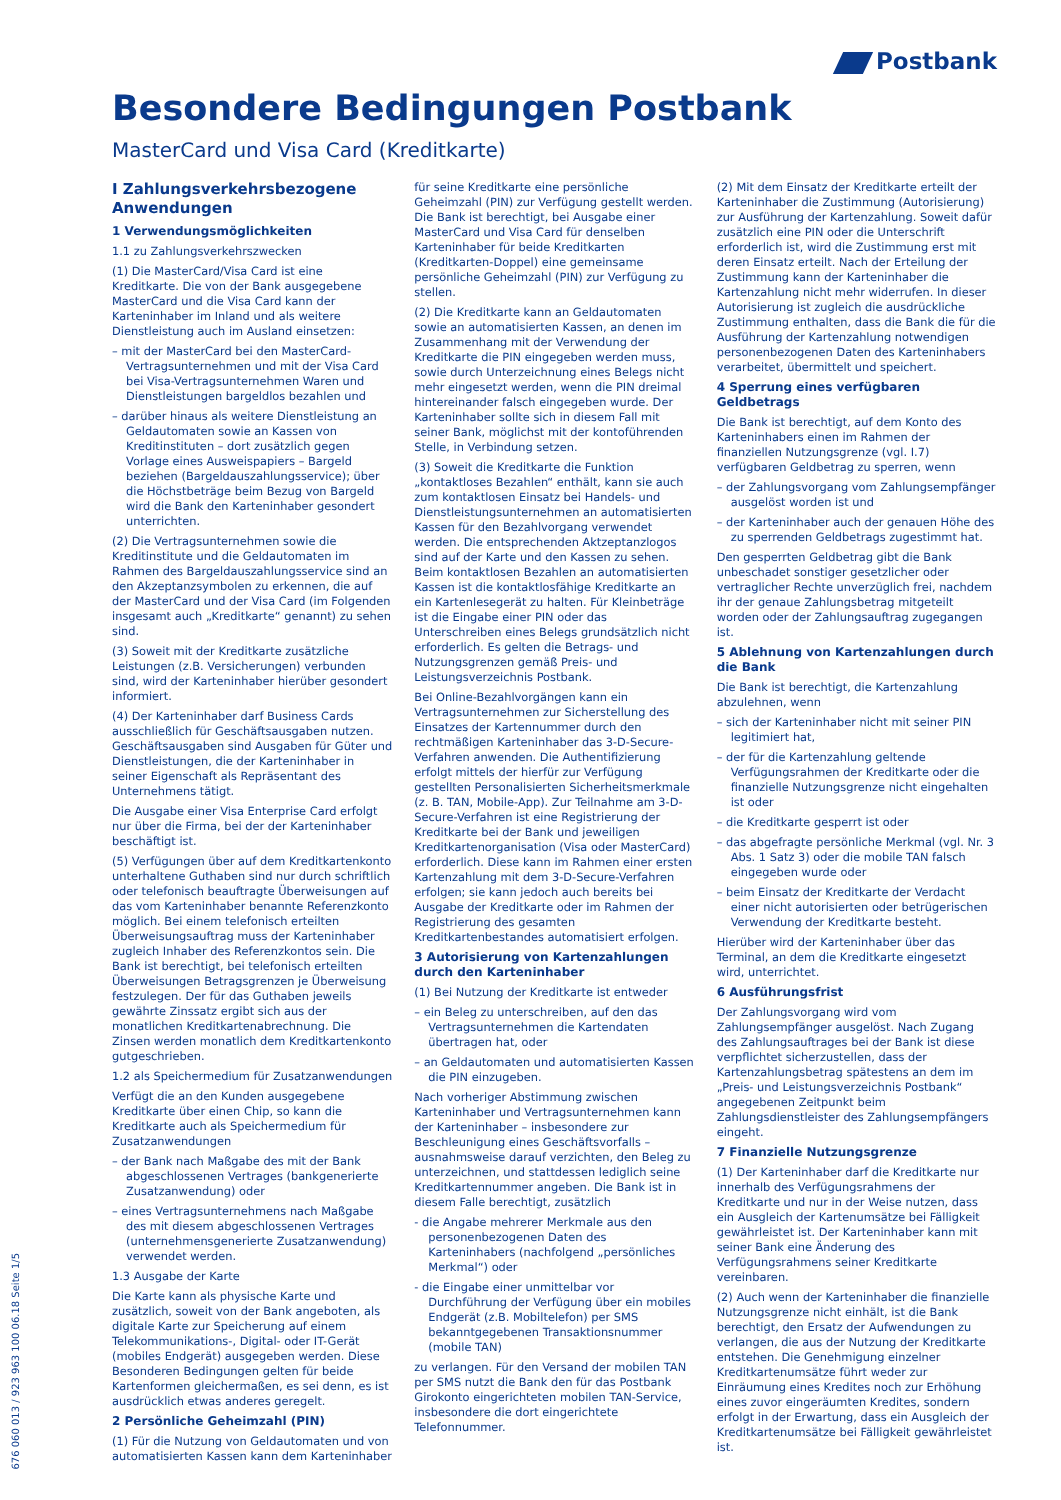Postbank
Besondere Bedingungen Postbank
MasterCard und Visa Card (Kreditkarte)
I Zahlungsverkehrsbezogene Anwendungen
1 Verwendungsmöglichkeiten
1.1 zu Zahlungsverkehrszwecken
(1) Die MasterCard/Visa Card ist eine Kreditkarte. Die von der Bank ausgegebene MasterCard und die Visa Card kann der Karteninhaber im Inland und als weitere Dienstleistung auch im Ausland einsetzen:
– mit der MasterCard bei den MasterCard-Vertragsunternehmen und mit der Visa Card bei Visa-Vertragsunternehmen Waren und Dienstleistungen bargeldlos bezahlen und
– darüber hinaus als weitere Dienstleistung an Geldautomaten sowie an Kassen von Kreditinstituten – dort zusätzlich gegen Vorlage eines Ausweispapiers – Bargeld beziehen (Bargeldauszahlungsservice); über die Höchstbeträge beim Bezug von Bargeld wird die Bank den Karteninhaber gesondert unterrichten.
(2) Die Vertragsunternehmen sowie die Kreditinstitute und die Geldautomaten im Rahmen des Bargeldauszahlungsservice sind an den Akzeptanzsymbolen zu erkennen, die auf der MasterCard und der Visa Card (im Folgenden insgesamt auch „Kreditkarte“ genannt) zu sehen sind.
(3) Soweit mit der Kreditkarte zusätzliche Leistungen (z.B. Versicherungen) verbunden sind, wird der Karteninhaber hierüber gesondert informiert.
(4) Der Karteninhaber darf Business Cards ausschließlich für Geschäftsausgaben nutzen. Geschäftsausgaben sind Ausgaben für Güter und Dienstleistungen, die der Karteninhaber in seiner Eigenschaft als Repräsentant des Unternehmens tätigt.
Die Ausgabe einer Visa Enterprise Card erfolgt nur über die Firma, bei der der Karteninhaber beschäftigt ist.
(5) Verfügungen über auf dem Kreditkartenkonto unterhaltene Guthaben sind nur durch schriftlich oder telefonisch beauftragte Überweisungen auf das vom Karteninhaber benannte Referenzkonto möglich. Bei einem telefonisch erteilten Überweisungsauftrag muss der Karteninhaber zugleich Inhaber des Referenzkontos sein. Die Bank ist berechtigt, bei telefonisch erteilten Überweisungen Betragsgrenzen je Überweisung festzulegen. Der für das Guthaben jeweils gewährte Zinssatz ergibt sich aus der monatlichen Kreditkartenabrechnung. Die Zinsen werden monatlich dem Kreditkartenkonto gutgeschrieben.
1.2 als Speichermedium für Zusatzanwendungen
Verfügt die an den Kunden ausgegebene Kreditkarte über einen Chip, so kann die Kreditkarte auch als Speichermedium für Zusatzanwendungen
– der Bank nach Maßgabe des mit der Bank abgeschlossenen Vertrages (bankgenerierte Zusatzanwendung) oder
– eines Vertragsunternehmens nach Maßgabe des mit diesem abgeschlossenen Vertrages (unternehmensgenerierte Zusatzanwendung) verwendet werden.
1.3 Ausgabe der Karte
Die Karte kann als physische Karte und zusätzlich, soweit von der Bank angeboten, als digitale Karte zur Speicherung auf einem Telekommunikations-, Digital- oder IT-Gerät (mobiles Endgerät) ausgegeben werden. Diese Besonderen Bedingungen gelten für beide Kartenformen gleichermaßen, es sei denn, es ist ausdrücklich etwas anderes geregelt.
2 Persönliche Geheimzahl (PIN)
(1) Für die Nutzung von Geldautomaten und von automatisierten Kassen kann dem Karteninhaber für seine Kreditkarte eine persönliche Geheimzahl (PIN) zur Verfügung gestellt werden. Die Bank ist berechtigt, bei Ausgabe einer MasterCard und Visa Card für denselben Karteninhaber für beide Kreditkarten (Kreditkarten-Doppel) eine gemeinsame persönliche Geheimzahl (PIN) zur Verfügung zu stellen.
(2) Die Kreditkarte kann an Geldautomaten sowie an automatisierten Kassen, an denen im Zusammenhang mit der Verwendung der Kreditkarte die PIN eingegeben werden muss, sowie durch Unterzeichnung eines Belegs nicht mehr eingesetzt werden, wenn die PIN dreimal hintereinander falsch eingegeben wurde. Der Karteninhaber sollte sich in diesem Fall mit seiner Bank, möglichst mit der kontoführenden Stelle, in Verbindung setzen.
(3) Soweit die Kreditkarte die Funktion „kontaktloses Bezahlen“ enthält, kann sie auch zum kontaktlosen Einsatz bei Handels- und Dienstleistungsunternehmen an automatisierten Kassen für den Bezahlvorgang verwendet werden. Die entsprechenden Aktzeptanzlogos sind auf der Karte und den Kassen zu sehen. Beim kontaktlosen Bezahlen an automatisierten Kassen ist die kontaktlosfähige Kreditkarte an ein Kartenlesegerät zu halten. Für Kleinbeträge ist die Eingabe einer PIN oder das Unterschreiben eines Belegs grundsätzlich nicht erforderlich. Es gelten die Betrags- und Nutzungsgrenzen gemäß Preis- und Leistungsverzeichnis Postbank.
Bei Online-Bezahlvorgängen kann ein Vertragsunternehmen zur Sicherstellung des Einsatzes der Kartennummer durch den rechtmäßigen Karteninhaber das 3-D-Secure-Verfahren anwenden. Die Authentifizierung erfolgt mittels der hierfür zur Verfügung gestellten Personalisierten Sicherheitsmerkmale (z. B. TAN, Mobile-App). Zur Teilnahme am 3-D-Secure-Verfahren ist eine Registrierung der Kreditkarte bei der Bank und jeweiligen Kreditkartenorganisation (Visa oder MasterCard) erforderlich. Diese kann im Rahmen einer ersten Kartenzahlung mit dem 3-D-Secure-Verfahren erfolgen; sie kann jedoch auch bereits bei Ausgabe der Kreditkarte oder im Rahmen der Registrierung des gesamten Kreditkartenbestandes automatisiert erfolgen.
3 Autorisierung von Kartenzahlungen durch den Karteninhaber
(1) Bei Nutzung der Kreditkarte ist entweder
– ein Beleg zu unterschreiben, auf den das Vertragsunternehmen die Kartendaten übertragen hat, oder
– an Geldautomaten und automatisierten Kassen die PIN einzugeben.
Nach vorheriger Abstimmung zwischen Karteninhaber und Vertragsunternehmen kann der Karteninhaber – insbesondere zur Beschleunigung eines Geschäftsvorfalls – ausnahmsweise darauf verzichten, den Beleg zu unterzeichnen, und stattdessen lediglich seine Kreditkartennummer angeben. Die Bank ist in diesem Falle berechtigt, zusätzlich
- die Angabe mehrerer Merkmale aus den personenbezogenen Daten des Karteninhabers (nachfolgend „persönliches Merkmal“) oder
- die Eingabe einer unmittelbar vor Durchführung der Verfügung über ein mobiles Endgerät (z.B. Mobiltelefon) per SMS bekanntgegebenen Transaktionsnummer (mobile TAN)
zu verlangen. Für den Versand der mobilen TAN per SMS nutzt die Bank den für das Postbank Girokonto eingerichteten mobilen TAN-Service, insbesondere die dort eingerichtete Telefonnummer.
(2) Mit dem Einsatz der Kreditkarte erteilt der Karteninhaber die Zustimmung (Autorisierung) zur Ausführung der Kartenzahlung. Soweit dafür zusätzlich eine PIN oder die Unterschrift erforderlich ist, wird die Zustimmung erst mit deren Einsatz erteilt. Nach der Erteilung der Zustimmung kann der Karteninhaber die Kartenzahlung nicht mehr widerrufen. In dieser Autorisierung ist zugleich die ausdrückliche Zustimmung enthalten, dass die Bank die für die Ausführung der Kartenzahlung notwendigen personenbezogenen Daten des Karteninhabers verarbeitet, übermittelt und speichert.
4 Sperrung eines verfügbaren Geldbetrags
Die Bank ist berechtigt, auf dem Konto des Karteninhabers einen im Rahmen der finanziellen Nutzungsgrenze (vgl. I.7) verfügbaren Geldbetrag zu sperren, wenn
– der Zahlungsvorgang vom Zahlungsempfänger ausgelöst worden ist und
– der Karteninhaber auch der genauen Höhe des zu sperrenden Geldbetrags zugestimmt hat.
Den gesperrten Geldbetrag gibt die Bank unbeschadet sonstiger gesetzlicher oder vertraglicher Rechte unverzüglich frei, nachdem ihr der genaue Zahlungsbetrag mitgeteilt worden oder der Zahlungsauftrag zugegangen ist.
5 Ablehnung von Kartenzahlungen durch die Bank
Die Bank ist berechtigt, die Kartenzahlung abzulehnen, wenn
– sich der Karteninhaber nicht mit seiner PIN legitimiert hat,
– der für die Kartenzahlung geltende Verfügungsrahmen der Kreditkarte oder die finanzielle Nutzungsgrenze nicht eingehalten ist oder
– die Kreditkarte gesperrt ist oder
– das abgefragte persönliche Merkmal (vgl. Nr. 3 Abs. 1 Satz 3) oder die mobile TAN falsch eingegeben wurde oder
– beim Einsatz der Kreditkarte der Verdacht einer nicht autorisierten oder betrügerischen Verwendung der Kreditkarte besteht.
Hierüber wird der Karteninhaber über das Terminal, an dem die Kreditkarte eingesetzt wird, unterrichtet.
6 Ausführungsfrist
Der Zahlungsvorgang wird vom Zahlungsempfänger ausgelöst. Nach Zugang des Zahlungsauftrages bei der Bank ist diese verpflichtet sicherzustellen, dass der Kartenzahlungsbetrag spätestens an dem im „Preis- und Leistungsverzeichnis Postbank“ angegebenen Zeitpunkt beim Zahlungsdienstleister des Zahlungsempfängers eingeht.
7 Finanzielle Nutzungsgrenze
(1) Der Karteninhaber darf die Kreditkarte nur innerhalb des Verfügungsrahmens der Kreditkarte und nur in der Weise nutzen, dass ein Ausgleich der Kartenumsätze bei Fälligkeit gewährleistet ist. Der Karteninhaber kann mit seiner Bank eine Änderung des Verfügungsrahmens seiner Kreditkarte vereinbaren.
(2) Auch wenn der Karteninhaber die finanzielle Nutzungsgrenze nicht einhält, ist die Bank berechtigt, den Ersatz der Aufwendungen zu verlangen, die aus der Nutzung der Kreditkarte entstehen. Die Genehmigung einzelner Kreditkartenumsätze führt weder zur Einräumung eines Kredites noch zur Erhöhung eines zuvor eingeräumten Kredites, sondern erfolgt in der Erwartung, dass ein Ausgleich der Kreditkartenumsätze bei Fälligkeit gewährleistet ist.
676 060 013 / 923 963 100 06.18 Seite 1/5